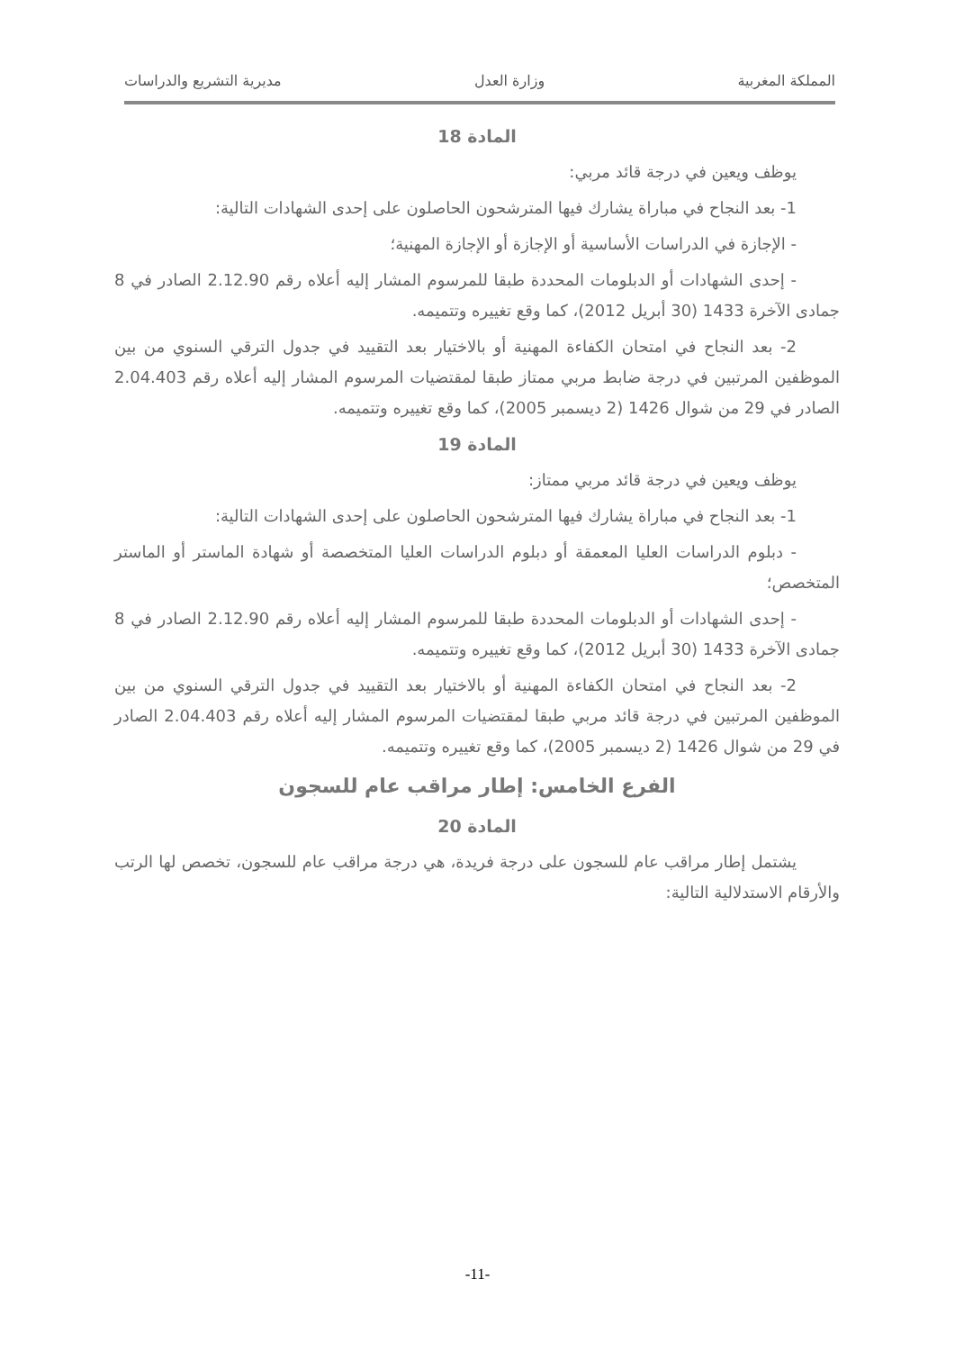المملكة المغربية وزارة العدل مديرية التشريع والدراسات
المادة 18
يوظف ويعين في درجة قائد مربي:
1- بعد النجاح في مباراة يشارك فيها المترشحون الحاصلون على إحدى الشهادات التالية:
- الإجازة في الدراسات الأساسية أو الإجازة أو الإجازة المهنية؛
- إحدى الشهادات أو الدبلومات المحددة طبقا للمرسوم المشار إليه أعلاه رقم 2.12.90 الصادر في 8 جمادى الآخرة 1433 (30 أبريل 2012)، كما وقع تغييره وتتميمه.
2- بعد النجاح في امتحان الكفاءة المهنية أو بالاختيار بعد التقييد في جدول الترقي السنوي من بين الموظفين المرتبين في درجة ضابط مربي ممتاز طبقا لمقتضيات المرسوم المشار إليه أعلاه رقم 2.04.403 الصادر في 29 من شوال 1426 (2 ديسمبر 2005)، كما وقع تغييره وتتميمه.
المادة 19
يوظف ويعين في درجة قائد مربي ممتاز:
1- بعد النجاح في مباراة يشارك فيها المترشحون الحاصلون على إحدى الشهادات التالية:
- دبلوم الدراسات العليا المعمقة أو دبلوم الدراسات العليا المتخصصة أو شهادة الماستر أو الماستر المتخصص؛
- إحدى الشهادات أو الدبلومات المحددة طبقا للمرسوم المشار إليه أعلاه رقم 2.12.90 الصادر في 8 جمادى الآخرة 1433 (30 أبريل 2012)، كما وقع تغييره وتتميمه.
2- بعد النجاح في امتحان الكفاءة المهنية أو بالاختيار بعد التقييد في جدول الترقي السنوي من بين الموظفين المرتبين في درجة قائد مربي طبقا لمقتضيات المرسوم المشار إليه أعلاه رقم 2.04.403 الصادر في 29 من شوال 1426 (2 ديسمبر 2005)، كما وقع تغييره وتتميمه.
الفرع الخامس: إطار مراقب عام للسجون
المادة 20
يشتمل إطار مراقب عام للسجون على درجة فريدة، هي درجة مراقب عام للسجون، تخصص لها الرتب والأرقام الاستدلالية التالية:
-11-